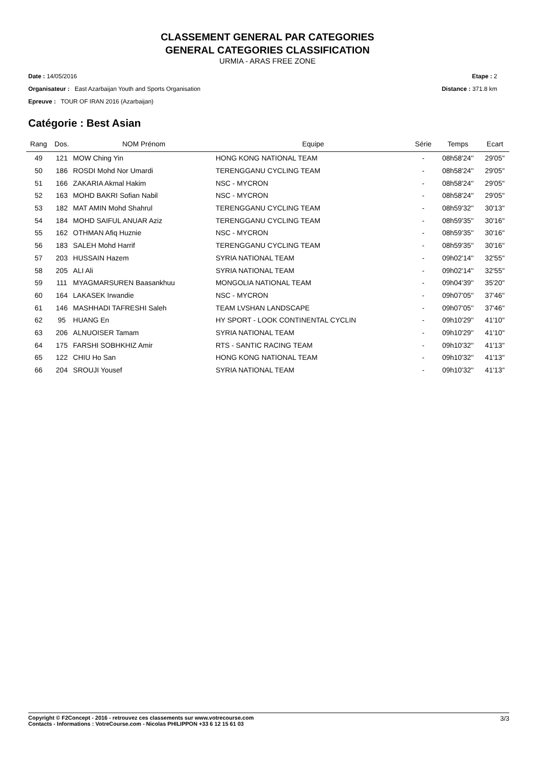CLASSEMENT GENERAL PAR CATEGORIES
GENERAL CATEGORIES CLASSIFICATION
URMIA - ARAS FREE ZONE
Date : 14/05/2016 Etape : 2
Organisateur : East Azarbaijan Youth and Sports Organisation Distance : 371.8 km
Epreuve : TOUR OF IRAN 2016 (Azarbaijan)
Catégorie : Best Asian
| Rang | Dos. | NOM Prénom | Equipe | Série | Temps | Ecart |
| --- | --- | --- | --- | --- | --- | --- |
| 49 | 121 | MOW Ching Yin | HONG KONG NATIONAL TEAM | - | 08h58'24'' | 29'05'' |
| 50 | 186 | ROSDI Mohd Nor Umardi | TERENGGANU CYCLING TEAM | - | 08h58'24'' | 29'05'' |
| 51 | 166 | ZAKARIA Akmal Hakim | NSC - MYCRON | - | 08h58'24'' | 29'05'' |
| 52 | 163 | MOHD BAKRI Sofian Nabil | NSC - MYCRON | - | 08h58'24'' | 29'05'' |
| 53 | 182 | MAT AMIN Mohd Shahrul | TERENGGANU CYCLING TEAM | - | 08h59'32'' | 30'13'' |
| 54 | 184 | MOHD SAIFUL ANUAR Aziz | TERENGGANU CYCLING TEAM | - | 08h59'35'' | 30'16'' |
| 55 | 162 | OTHMAN Afiq Huznie | NSC - MYCRON | - | 08h59'35'' | 30'16'' |
| 56 | 183 | SALEH Mohd Harrif | TERENGGANU CYCLING TEAM | - | 08h59'35'' | 30'16'' |
| 57 | 203 | HUSSAIN Hazem | SYRIA NATIONAL TEAM | - | 09h02'14'' | 32'55'' |
| 58 | 205 | ALI Ali | SYRIA NATIONAL TEAM | - | 09h02'14'' | 32'55'' |
| 59 | 111 | MYAGMARSUREN Baasankhuu | MONGOLIA NATIONAL TEAM | - | 09h04'39'' | 35'20'' |
| 60 | 164 | LAKASEK Irwandie | NSC - MYCRON | - | 09h07'05'' | 37'46'' |
| 61 | 146 | MASHHADI TAFRESHI Saleh | TEAM LVSHAN LANDSCAPE | - | 09h07'05'' | 37'46'' |
| 62 | 95 | HUANG En | HY SPORT - LOOK CONTINENTAL CYCLIN | - | 09h10'29'' | 41'10'' |
| 63 | 206 | ALNUOISER Tamam | SYRIA NATIONAL TEAM | - | 09h10'29'' | 41'10'' |
| 64 | 175 | FARSHI SOBHKHIZ Amir | RTS - SANTIC RACING TEAM | - | 09h10'32'' | 41'13'' |
| 65 | 122 | CHIU Ho San | HONG KONG NATIONAL TEAM | - | 09h10'32'' | 41'13'' |
| 66 | 204 | SROUJI Yousef | SYRIA NATIONAL TEAM | - | 09h10'32'' | 41'13'' |
3/3 Copyright © F2Concept - 2016 - retrouvez ces classements sur www.votrecourse.com
Contacts - Informations : VotreCourse.com - Nicolas PHILIPPON +33 6 12 15 61 03